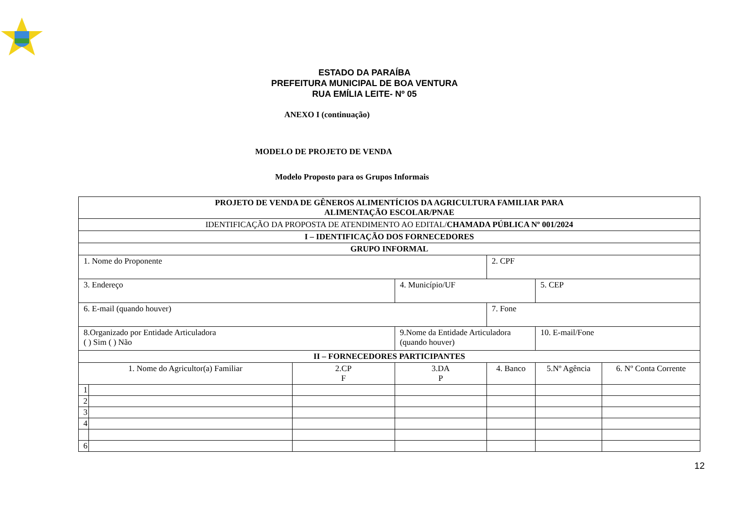ESTADO DA PARAÍBA
PREFEITURA MUNICIPAL DE BOA VENTURA
RUA EMÍLIA LEITE- Nº 05
ANEXO I (continuação)
MODELO DE PROJETO DE VENDA
Modelo Proposto para os Grupos Informais
| PROJETO DE VENDA DE GÊNEROS ALIMENTÍCIOS DA AGRICULTURA FAMILIAR PARA ALIMENTAÇÃO ESCOLAR/PNAE | | | | | | |
| IDENTIFICAÇÃO DA PROPOSTA DE ATENDIMENTO AO EDITAL/ CHAMADA PÚBLICA Nº 001/2024 | | | | | | |
| I – IDENTIFICAÇÃO DOS FORNECEDORES | | | | | | |
| GRUPO INFORMAL | | | | | | |
| 1. Nome do Proponente | | | | 2. CPF | | |
| 3. Endereço | | | 4. Município/UF | | 5. CEP | |
| 6. E-mail (quando houver) | | | | 7. Fone | | |
| 8.Organizado por Entidade Articuladora ( ) Sim ( ) Não | | | 9.Nome da Entidade Articuladora (quando houver) | | 10. E-mail/Fone | |
| II – FORNECEDORES PARTICIPANTES | | | | | | |
| 1. Nome do Agricultor(a) Familiar | | 2.CP F | 3.DA P | 4. Banco | 5.Nº Agência | 6. Nº Conta Corrente |
| 1 | | | | | | |
| 2 | | | | | | |
| 3 | | | | | | |
| 4 | | | | | | |
| 6 | | | | | | |
12